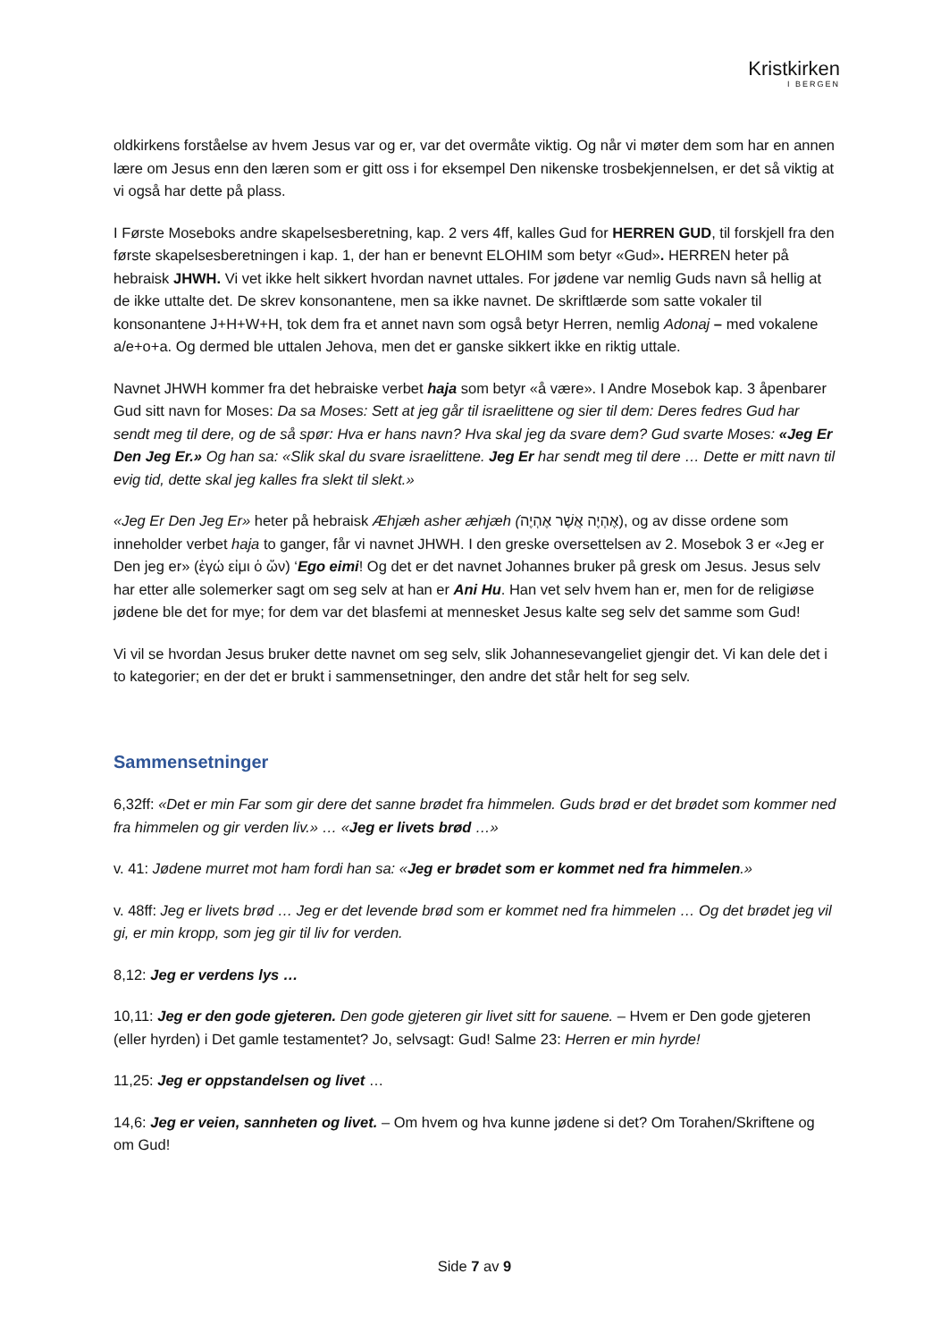Kristkirken
I BERGEN
oldkirkens forståelse av hvem Jesus var og er, var det overmåte viktig. Og når vi møter dem som har en annen lære om Jesus enn den læren som er gitt oss i for eksempel Den nikenske trosbekjennelsen, er det så viktig at vi også har dette på plass.
I Første Moseboks andre skapelsesberetning, kap. 2 vers 4ff, kalles Gud for HERREN GUD, til forskjell fra den første skapelsesberetningen i kap. 1, der han er benevnt ELOHIM som betyr «Gud». HERREN heter på hebraisk JHWH. Vi vet ikke helt sikkert hvordan navnet uttales. For jødene var nemlig Guds navn så hellig at de ikke uttalte det. De skrev konsonantene, men sa ikke navnet. De skriftlærde som satte vokaler til konsonantene J+H+W+H, tok dem fra et annet navn som også betyr Herren, nemlig Adonaj – med vokalene a/e+o+a. Og dermed ble uttalen Jehova, men det er ganske sikkert ikke en riktig uttale.
Navnet JHWH kommer fra det hebraiske verbet haja som betyr «å være». I Andre Mosebok kap. 3 åpenbarer Gud sitt navn for Moses: Da sa Moses: Sett at jeg går til israelittene og sier til dem: Deres fedres Gud har sendt meg til dere, og de så spør: Hva er hans navn? Hva skal jeg da svare dem? Gud svarte Moses: «Jeg Er Den Jeg Er.» Og han sa: «Slik skal du svare israelittene. Jeg Er har sendt meg til dere … Dette er mitt navn til evig tid, dette skal jeg kalles fra slekt til slekt.»
«Jeg Er Den Jeg Er» heter på hebraisk Æhjæh asher æhjæh (אֶהְיֶה אֲשֶׁר אֶהְיֶה), og av disse ordene som inneholder verbet haja to ganger, får vi navnet JHWH. I den greske oversettelsen av 2. Mosebok 3 er «Jeg er Den jeg er» (ἐγώ εἰμι ὁ ὤν) ‘Ego eimi! Og det er det navnet Johannes bruker på gresk om Jesus. Jesus selv har etter alle solemerker sagt om seg selv at han er Ani Hu. Han vet selv hvem han er, men for de religiøse jødene ble det for mye; for dem var det blasfemi at mennesket Jesus kalte seg selv det samme som Gud!
Vi vil se hvordan Jesus bruker dette navnet om seg selv, slik Johannesevangeliet gjengir det. Vi kan dele det i to kategorier; en der det er brukt i sammensetninger, den andre det står helt for seg selv.
Sammensetninger
6,32ff: «Det er min Far som gir dere det sanne brødet fra himmelen. Guds brød er det brødet som kommer ned fra himmelen og gir verden liv.» … «Jeg er livets brød …»
v. 41: Jødene murret mot ham fordi han sa: «Jeg er brødet som er kommet ned fra himmelen.»
v. 48ff: Jeg er livets brød … Jeg er det levende brød som er kommet ned fra himmelen … Og det brødet jeg vil gi, er min kropp, som jeg gir til liv for verden.
8,12: Jeg er verdens lys …
10,11: Jeg er den gode gjeteren. Den gode gjeteren gir livet sitt for sauene. – Hvem er Den gode gjeteren (eller hyrden) i Det gamle testamentet? Jo, selvsagt: Gud! Salme 23: Herren er min hyrde!
11,25: Jeg er oppstandelsen og livet …
14,6: Jeg er veien, sannheten og livet. – Om hvem og hva kunne jødene si det? Om Torahen/Skriftene og om Gud!
Side 7 av 9